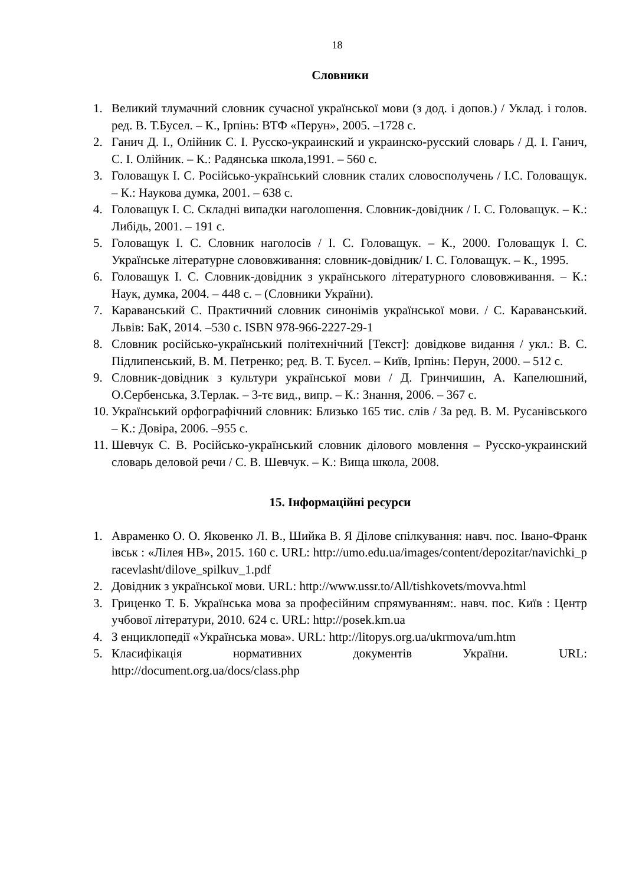18
Словники
1. Великий тлумачний словник сучасної української мови (з дод. і допов.) / Уклад. і голов. ред. В. Т.Бусел. – К., Ірпінь: ВТФ «Перун», 2005. –1728 с.
2. Ганич Д. І., Олійник С. І. Русско-украинский и украинско-русский словарь / Д. І. Ганич, С. І. Олійник. – К.: Радянська школа,1991. – 560 с.
3. Головащук І. С. Російсько-український словник сталих словосполучень / І.С. Головащук. – К.: Наукова думка, 2001. – 638 с.
4. Головащук І. С. Складні випадки наголошення. Словник-довідник / І. С. Головащук. – К.: Либідь, 2001. – 191 с.
5. Головащук І. С. Словник наголосів / І. С. Головащук. – К., 2000. Головащук І. С. Українське літературне слововживання: словник-довідник/ І. С. Головащук. – К., 1995.
6. Головащук І. С. Словник-довідник з українського літературного слововживання. – К.: Наук, думка, 2004. – 448 с. – (Словники України).
7. Караванський С. Практичний словник синонімів української мови. / С. Караванський. Львів: БаК, 2014. –530 с. ISBN 978-966-2227-29-1
8. Словник російсько-український політехнічний [Текст]: довідкове видання / укл.: В. С. Підлипенський, В. М. Петренко; ред. В. Т. Бусел. – Київ, Ірпінь: Перун, 2000. – 512 с.
9. Словник-довідник з культури української мови / Д. Гринчишин, А. Капелюшний, О.Сербенська, З.Терлак. – 3-тє вид., випр. – К.: Знання, 2006. – 367 с.
10. Український орфографічний словник: Близько 165 тис. слів / За ред. В. М. Русанівського – К.: Довіра, 2006. –955 с.
11. Шевчук С. В. Російсько-український словник ділового мовлення – Русско-украинский словарь деловой речи / С. В. Шевчук. – К.: Вища школа, 2008.
15. Інформаційні ресурси
1. Авраменко О. О. Яковенко Л. В., Шийка В. Я Ділове спілкування: навч. пос. Івано-Франківськ : «Лілея НВ», 2015. 160 с. URL: http://umo.edu.ua/images/content/depozitar/navichki_pracevlasht/dilove_spilkuv_1.pdf
2. Довідник з української мови. URL: http://www.ussr.to/All/tishkovets/movva.html
3. Гриценко Т. Б. Українська мова за професійним спрямуванням:. навч. пос. Київ : Центр учбової літератури, 2010. 624 с. URL: http://posek.km.ua
4. З енциклопедії «Українська мова». URL: http://litopys.org.ua/ukrmova/um.htm
5. Класифікація нормативних документів України. URL: http://document.org.ua/docs/class.php